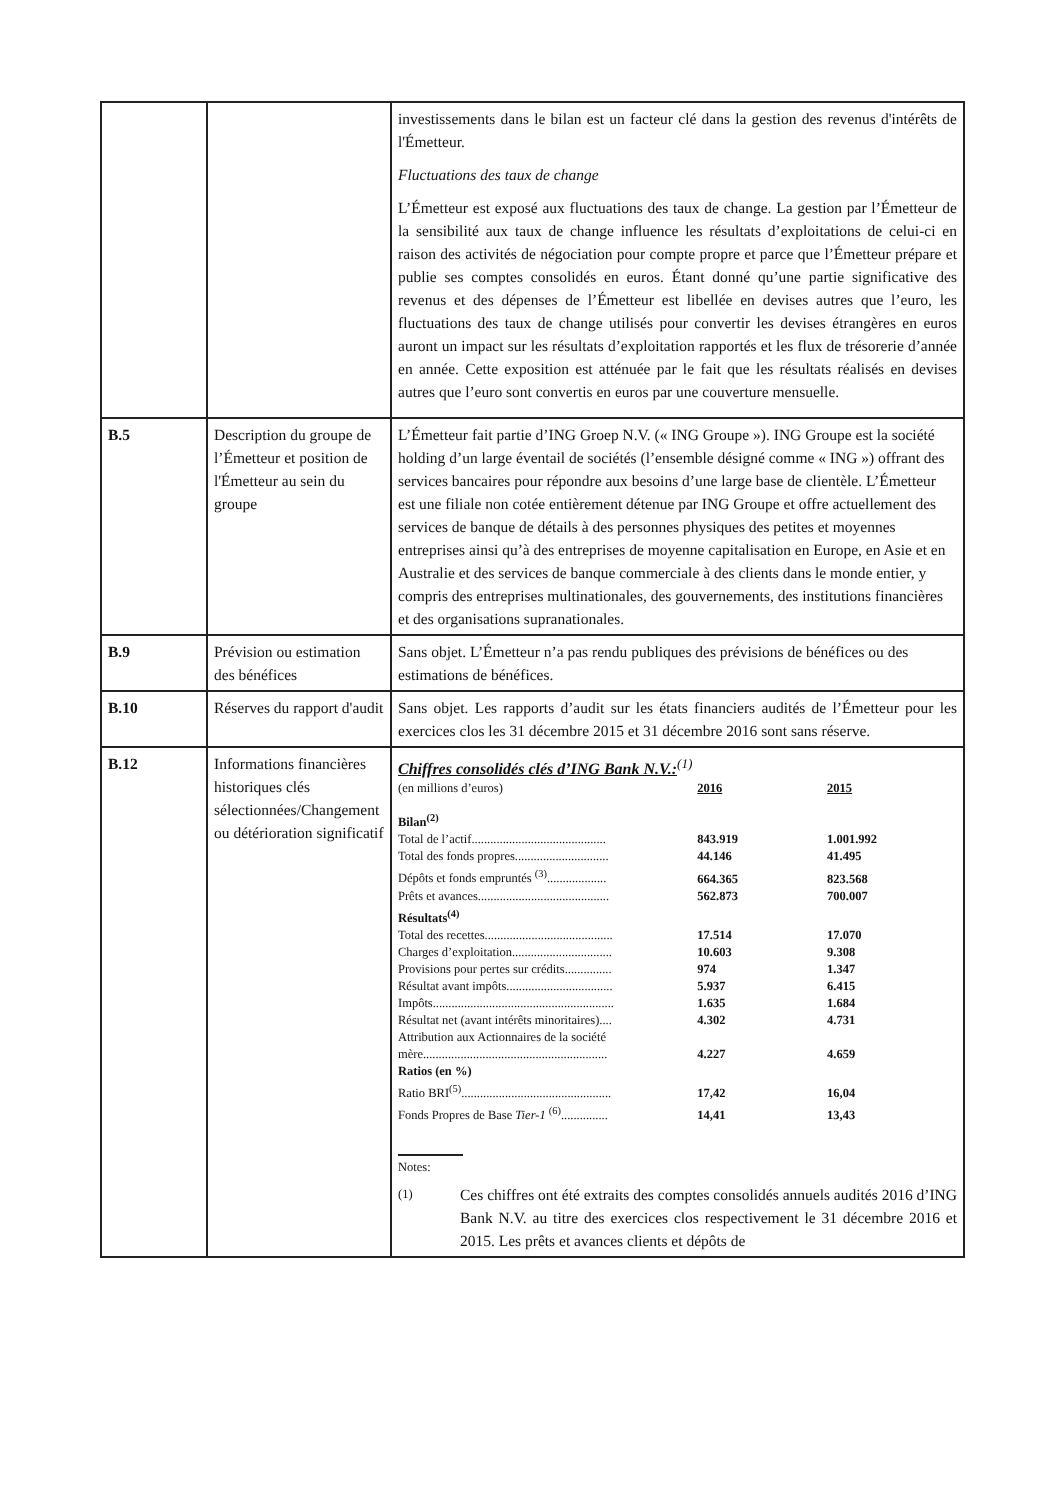| | | investissements dans le bilan est un facteur clé dans la gestion des revenus d'intérêts de l'Émetteur. Fluctuations des taux de change L’Émetteur est exposé aux fluctuations des taux de change. La gestion par l’Émetteur de la sensibilité aux taux de change influence les résultats d’exploitations de celui-ci en raison des activités de négociation pour compte propre et parce que l’Émetteur prépare et publie ses comptes consolidés en euros. Étant donné qu’une partie significative des revenus et des dépenses de l’Émetteur est libellée en devises autres que l’euro, les fluctuations des taux de change utilisés pour convertir les devises étrangères en euros auront un impact sur les résultats d’exploitation rapportés et les flux de trésorerie d’année en année. Cette exposition est atténuée par le fait que les résultats réalisés en devises autres que l’euro sont convertis en euros par une couverture mensuelle. |
| B.5 | Description du groupe de l’Émetteur et position de l'Émetteur au sein du groupe | L’Émetteur fait partie d’ING Groep N.V. (« ING Groupe »). ING Groupe est la société holding d’un large éventail de sociétés (l’ensemble désigné comme « ING ») offrant des services bancaires pour répondre aux besoins d’une large base de clientèle. L’Émetteur est une filiale non cotée entièrement détenue par ING Groupe et offre actuellement des services de banque de détails à des personnes physiques des petites et moyennes entreprises ainsi qu’à des entreprises de moyenne capitalisation en Europe, en Asie et en Australie et des services de banque commerciale à des clients dans le monde entier, y compris des entreprises multinationales, des gouvernements, des institutions financières et des organisations supranationales. |
| B.9 | Prévision ou estimation des bénéfices | Sans objet. L’Émetteur n’a pas rendu publiques des prévisions de bénéfices ou des estimations de bénéfices. |
| B.10 | Réserves du rapport d'audit | Sans objet. Les rapports d’audit sur les états financiers audités de l’Émetteur pour les exercices clos les 31 décembre 2015 et 31 décembre 2016 sont sans réserve. |
| B.12 | Informations financières historiques clés sélectionnées/Changement ou détérioration significatif | Chiffres consolidés clés d’ING Bank N.V.:<sup>(1)</sup> / (en millions d’euros) / 2016 / 2015 / / Bilan<sup>(2)</sup> / / / / Total de l’actif........................................... / 843.919 / 1.001.992 / / Total des fonds propres.............................. / 44.146 / 41.495 / / Dépôts et fonds empruntés <sup>(3)</sup>................... / 664.365 / 823.568 / / Prêts et avances.......................................... / 562.873 / 700.007 / / Résultats<sup>(4)</sup> / / / / Total des recettes......................................... / 17.514 / 17.070 / / Charges d’exploitation................................ / 10.603 / 9.308 / / Provisions pour pertes sur crédits............... / 974 / 1.347 / / Résultat avant impôts.................................. / 5.937 / 6.415 / / Impôts.......................................................... / 1.635 / 1.684 / / Résultat net (avant intérêts minoritaires).... / 4.302 / 4.731 / / Attribution aux Actionnaires de la société mère........................................................... / 4.227 / 4.659 / / Ratios (en %) / / / / Ratio BRI<sup>(5)</sup>................................................ / 17,42 / 16,04 / / Fonds Propres de Base Tier-1 <sup>(6)</sup>............... / 14,41 / 13,43 / Notes: (1) Ces chiffres ont été extraits des comptes consolidés annuels audités 2016 d’ING Bank N.V. au titre des exercices clos respectivement le 31 décembre 2016 et 2015. Les prêts et avances clients et dépôts de |